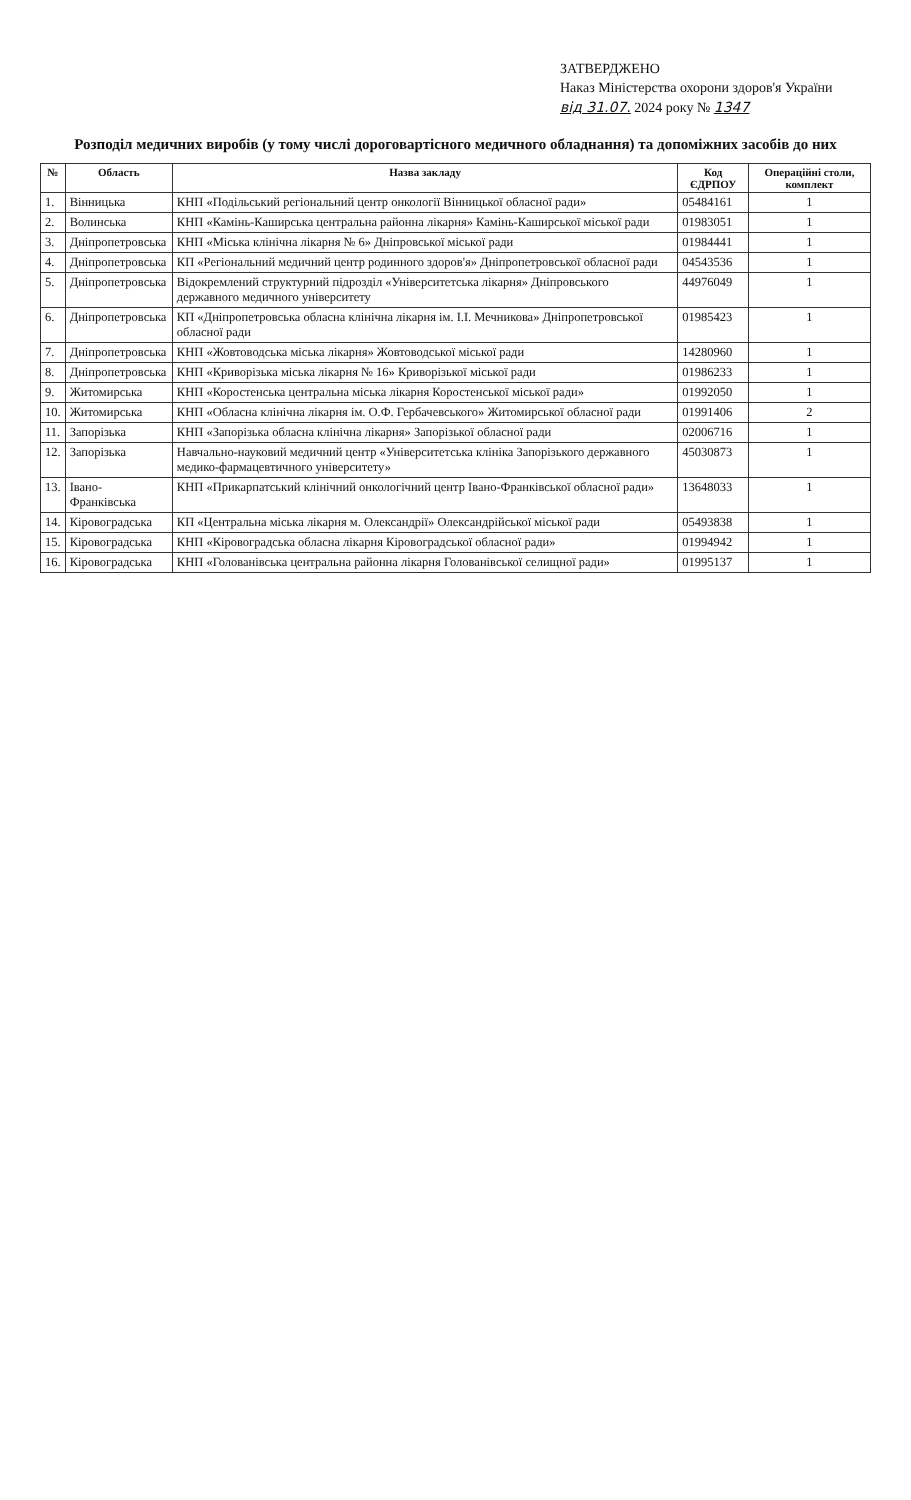ЗАТВЕРДЖЕНО
Наказ Міністерства охорони здоров'я України
від 31.07. 2024 року № 1347
Розподіл медичних виробів (у тому числі дороговартісного медичного обладнання) та допоміжних засобів до них
| № | Область | Назва закладу | Код ЄДРПОУ | Операційні столи, комплект |
| --- | --- | --- | --- | --- |
| 1. | Вінницька | КНП «Подільський регіональний центр онкології Вінницької обласної ради» | 05484161 | 1 |
| 2. | Волинська | КНП «Камінь-Каширська центральна районна лікарня» Камінь-Каширської міської ради | 01983051 | 1 |
| 3. | Дніпропетровська | КНП «Міська клінічна лікарня № 6» Дніпровської міської ради | 01984441 | 1 |
| 4. | Дніпропетровська | КП «Регіональний медичний центр родинного здоров'я» Дніпропетровської обласної ради | 04543536 | 1 |
| 5. | Дніпропетровська | Відокремлений структурний підрозділ «Університетська лікарня» Дніпровського державного медичного університету | 44976049 | 1 |
| 6. | Дніпропетровська | КП «Дніпропетровська обласна клінічна лікарня ім. І.І. Мечникова» Дніпропетровської обласної ради | 01985423 | 1 |
| 7. | Дніпропетровська | КНП «Жовтоводська міська лікарня» Жовтоводської міської ради | 14280960 | 1 |
| 8. | Дніпропетровська | КНП «Криворізька міська лікарня № 16» Криворізької міської ради | 01986233 | 1 |
| 9. | Житомирська | КНП «Коростенська центральна міська лікарня Коростенської міської ради» | 01992050 | 1 |
| 10. | Житомирська | КНП «Обласна клінічна лікарня ім. О.Ф. Гербачевського» Житомирської обласної ради | 01991406 | 2 |
| 11. | Запорізька | КНП «Запорізька обласна клінічна лікарня» Запорізької обласної ради | 02006716 | 1 |
| 12. | Запорізька | Навчально-науковий медичний центр «Університетська клініка Запорізького державного медико-фармацевтичного університету» | 45030873 | 1 |
| 13. | Івано-Франківська | КНП «Прикарпатський клінічний онкологічний центр Івано-Франківської обласної ради» | 13648033 | 1 |
| 14. | Кіровоградська | КП «Центральна міська лікарня м. Олександрії» Олександрійської міської ради | 05493838 | 1 |
| 15. | Кіровоградська | КНП «Кіровоградська обласна лікарня Кіровоградської обласної ради» | 01994942 | 1 |
| 16. | Кіровоградська | КНП «Голованівська центральна районна лікарня Голованівської селищної ради» | 01995137 | 1 |